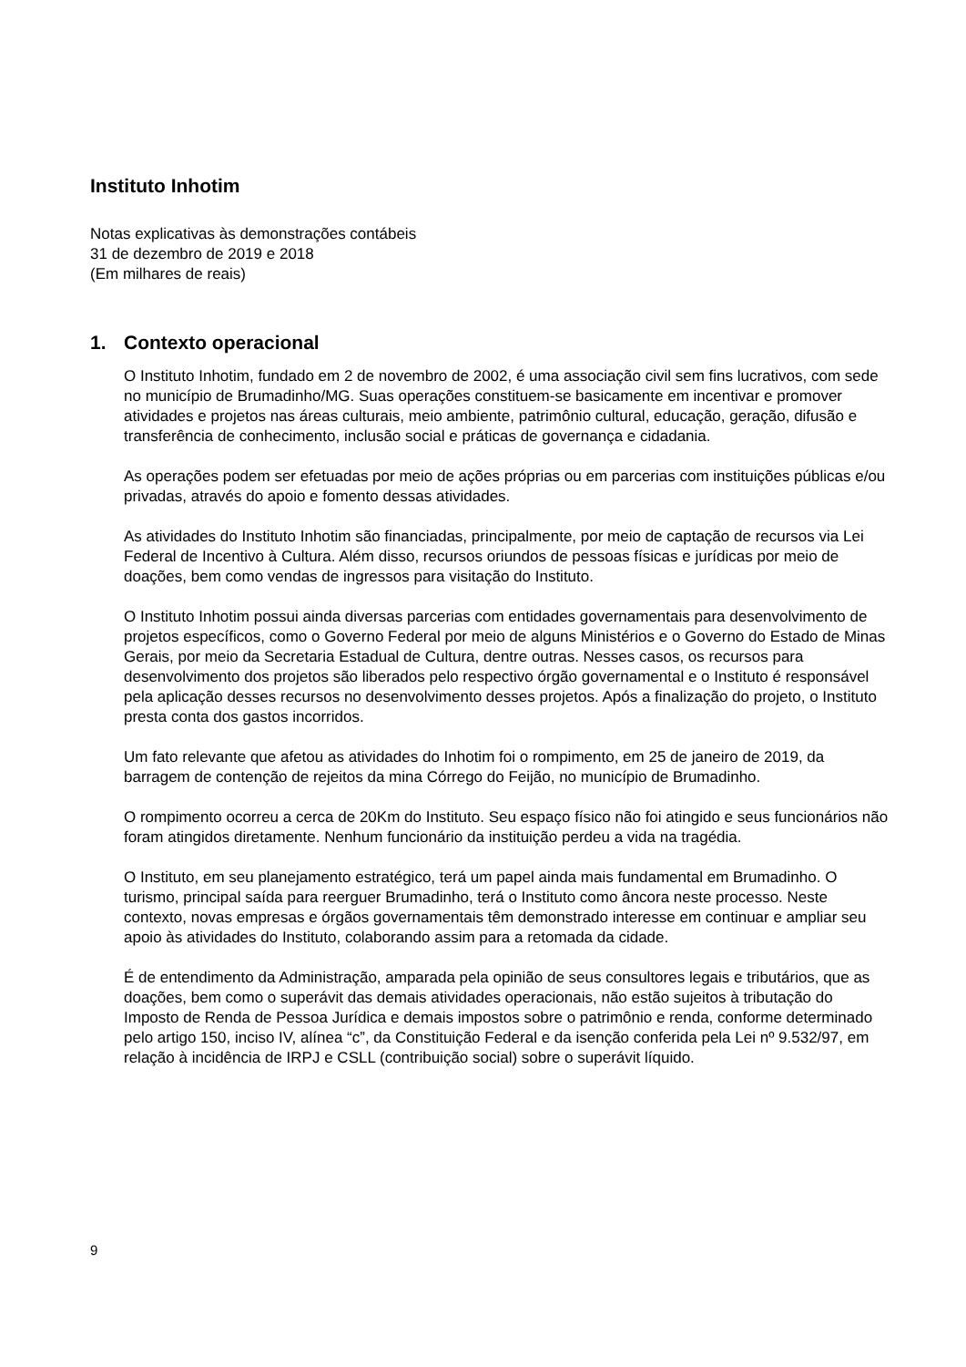Instituto Inhotim
Notas explicativas às demonstrações contábeis
31 de dezembro de 2019 e 2018
(Em milhares de reais)
1. Contexto operacional
O Instituto Inhotim, fundado em 2 de novembro de 2002, é uma associação civil sem fins lucrativos, com sede no município de Brumadinho/MG. Suas operações constituem-se basicamente em incentivar e promover atividades e projetos nas áreas culturais, meio ambiente, patrimônio cultural, educação, geração, difusão e transferência de conhecimento, inclusão social e práticas de governança e cidadania.
As operações podem ser efetuadas por meio de ações próprias ou em parcerias com instituições públicas e/ou privadas, através do apoio e fomento dessas atividades.
As atividades do Instituto Inhotim são financiadas, principalmente, por meio de captação de recursos via Lei Federal de Incentivo à Cultura. Além disso, recursos oriundos de pessoas físicas e jurídicas por meio de doações, bem como vendas de ingressos para visitação do Instituto.
O Instituto Inhotim possui ainda diversas parcerias com entidades governamentais para desenvolvimento de projetos específicos, como o Governo Federal por meio de alguns Ministérios e o Governo do Estado de Minas Gerais, por meio da Secretaria Estadual de Cultura, dentre outras. Nesses casos, os recursos para desenvolvimento dos projetos são liberados pelo respectivo órgão governamental e o Instituto é responsável pela aplicação desses recursos no desenvolvimento desses projetos. Após a finalização do projeto, o Instituto presta conta dos gastos incorridos.
Um fato relevante que afetou as atividades do Inhotim foi o rompimento, em 25 de janeiro de 2019, da barragem de contenção de rejeitos da mina Córrego do Feijão, no município de Brumadinho.
O rompimento ocorreu a cerca de 20Km do Instituto. Seu espaço físico não foi atingido e seus funcionários não foram atingidos diretamente. Nenhum funcionário da instituição perdeu a vida na tragédia.
O Instituto, em seu planejamento estratégico, terá um papel ainda mais fundamental em Brumadinho. O turismo, principal saída para reerguer Brumadinho, terá o Instituto como âncora neste processo. Neste contexto, novas empresas e órgãos governamentais têm demonstrado interesse em continuar e ampliar seu apoio às atividades do Instituto, colaborando assim para a retomada da cidade.
É de entendimento da Administração, amparada pela opinião de seus consultores legais e tributários, que as doações, bem como o superávit das demais atividades operacionais, não estão sujeitos à tributação do Imposto de Renda de Pessoa Jurídica e demais impostos sobre o patrimônio e renda, conforme determinado pelo artigo 150, inciso IV, alínea “c”, da Constituição Federal e da isenção conferida pela Lei nº 9.532/97, em relação à incidência de IRPJ e CSLL (contribuição social) sobre o superávit líquido.
9